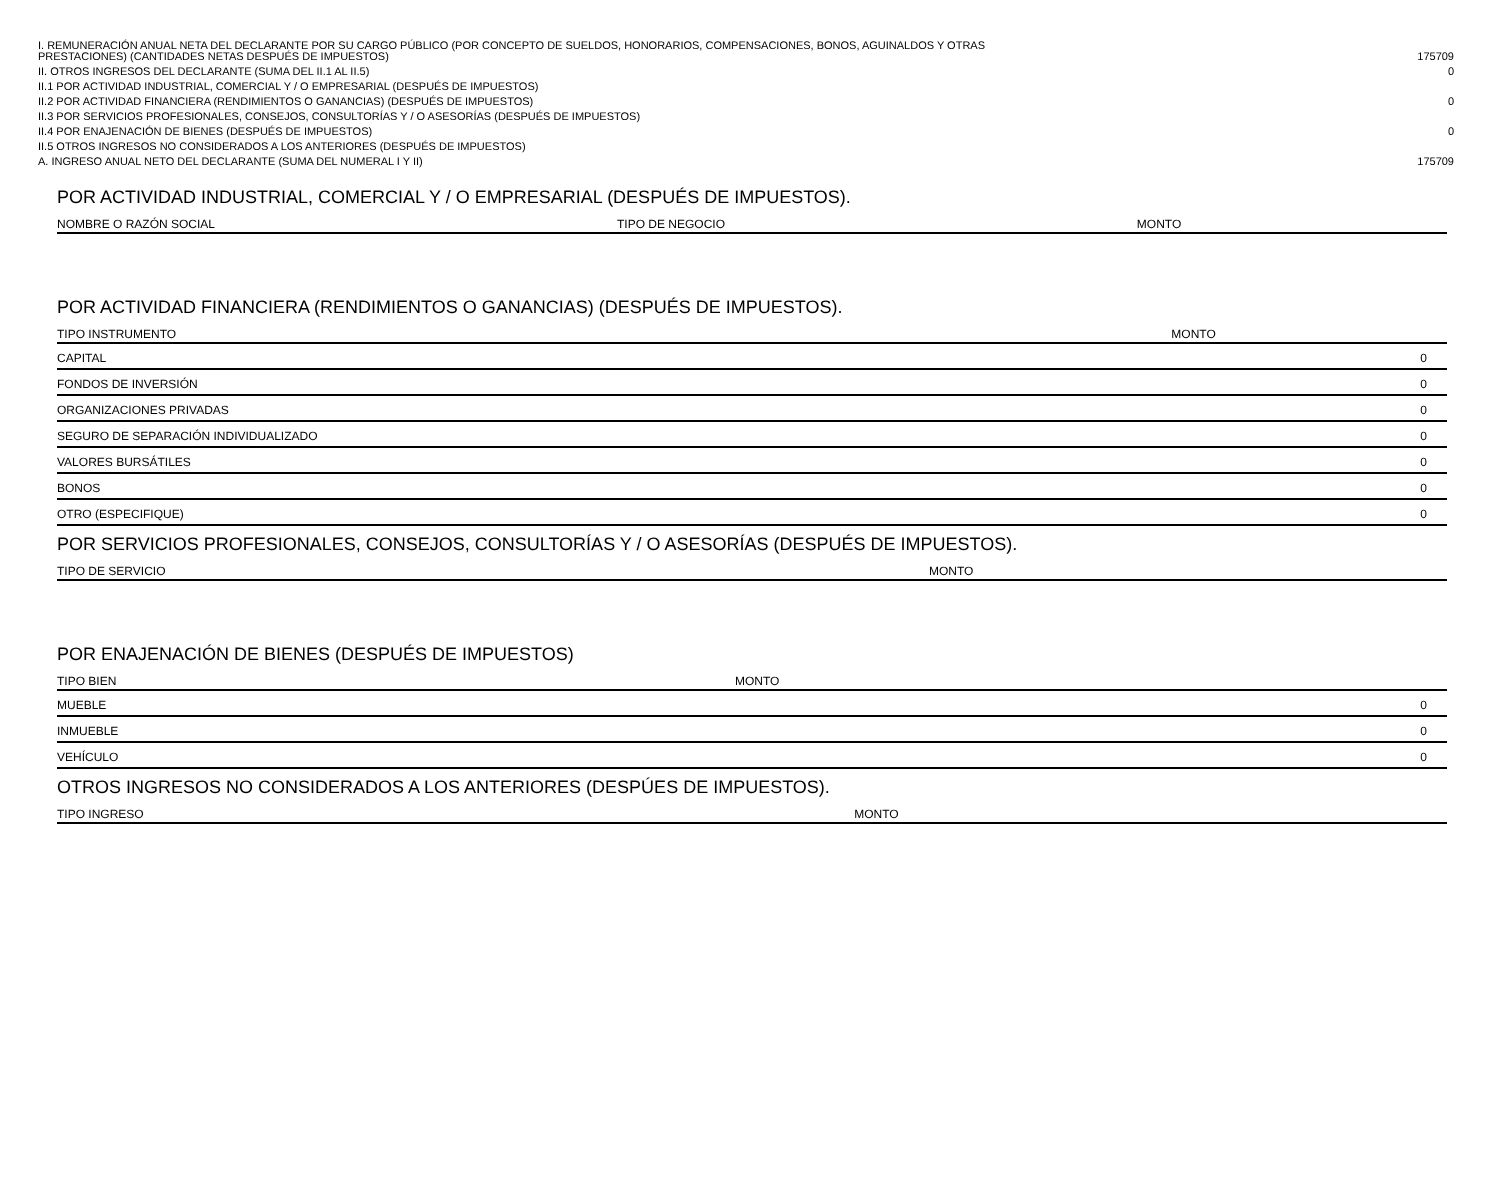| I. REMUNERACIÓN ANUAL NETA DEL DECLARANTE POR SU CARGO PÚBLICO (POR CONCEPTO DE SUELDOS, HONORARIOS, COMPENSACIONES, BONOS, AGUINALDOS Y OTRAS PRESTACIONES) (CANTIDADES NETAS DESPUÉS DE IMPUESTOS) | 175709 |
| II. OTROS INGRESOS DEL DECLARANTE (SUMA DEL II.1 AL II.5) | 0 |
| II.1 POR ACTIVIDAD INDUSTRIAL, COMERCIAL Y / O EMPRESARIAL (DESPUÉS DE IMPUESTOS) | |
| II.2 POR ACTIVIDAD FINANCIERA (RENDIMIENTOS O GANANCIAS) (DESPUÉS DE IMPUESTOS) | 0 |
| II.3 POR SERVICIOS PROFESIONALES, CONSEJOS, CONSULTORÍAS Y / O ASESORÍAS (DESPUÉS DE IMPUESTOS) | |
| II.4 POR ENAJENACIÓN DE BIENES (DESPUÉS DE IMPUESTOS) | 0 |
| II.5 OTROS INGRESOS NO CONSIDERADOS A LOS ANTERIORES (DESPUÉS DE IMPUESTOS) | |
| A. INGRESO ANUAL NETO DEL DECLARANTE (SUMA DEL NUMERAL I Y II) | 175709 |
POR ACTIVIDAD INDUSTRIAL, COMERCIAL Y / O EMPRESARIAL (DESPUÉS DE IMPUESTOS).
| NOMBRE O RAZÓN SOCIAL | TIPO DE NEGOCIO | MONTO |
| --- | --- | --- |
POR ACTIVIDAD FINANCIERA (RENDIMIENTOS O GANANCIAS) (DESPUÉS DE IMPUESTOS).
| TIPO INSTRUMENTO | MONTO |
| --- | --- |
| CAPITAL | 0 |
| FONDOS DE INVERSIÓN | 0 |
| ORGANIZACIONES PRIVADAS | 0 |
| SEGURO DE SEPARACIÓN INDIVIDUALIZADO | 0 |
| VALORES BURSÁTILES | 0 |
| BONOS | 0 |
| OTRO (ESPECIFIQUE) | 0 |
POR SERVICIOS PROFESIONALES, CONSEJOS, CONSULTORÍAS Y / O ASESORÍAS (DESPUÉS DE IMPUESTOS).
| TIPO DE SERVICIO | MONTO |
| --- | --- |
POR ENAJENACIÓN DE BIENES (DESPUÉS DE IMPUESTOS)
| TIPO BIEN | MONTO |
| --- | --- |
| MUEBLE | 0 |
| INMUEBLE | 0 |
| VEHÍCULO | 0 |
OTROS INGRESOS NO CONSIDERADOS A LOS ANTERIORES (DESPÚES DE IMPUESTOS).
| TIPO INGRESO | MONTO |
| --- | --- |